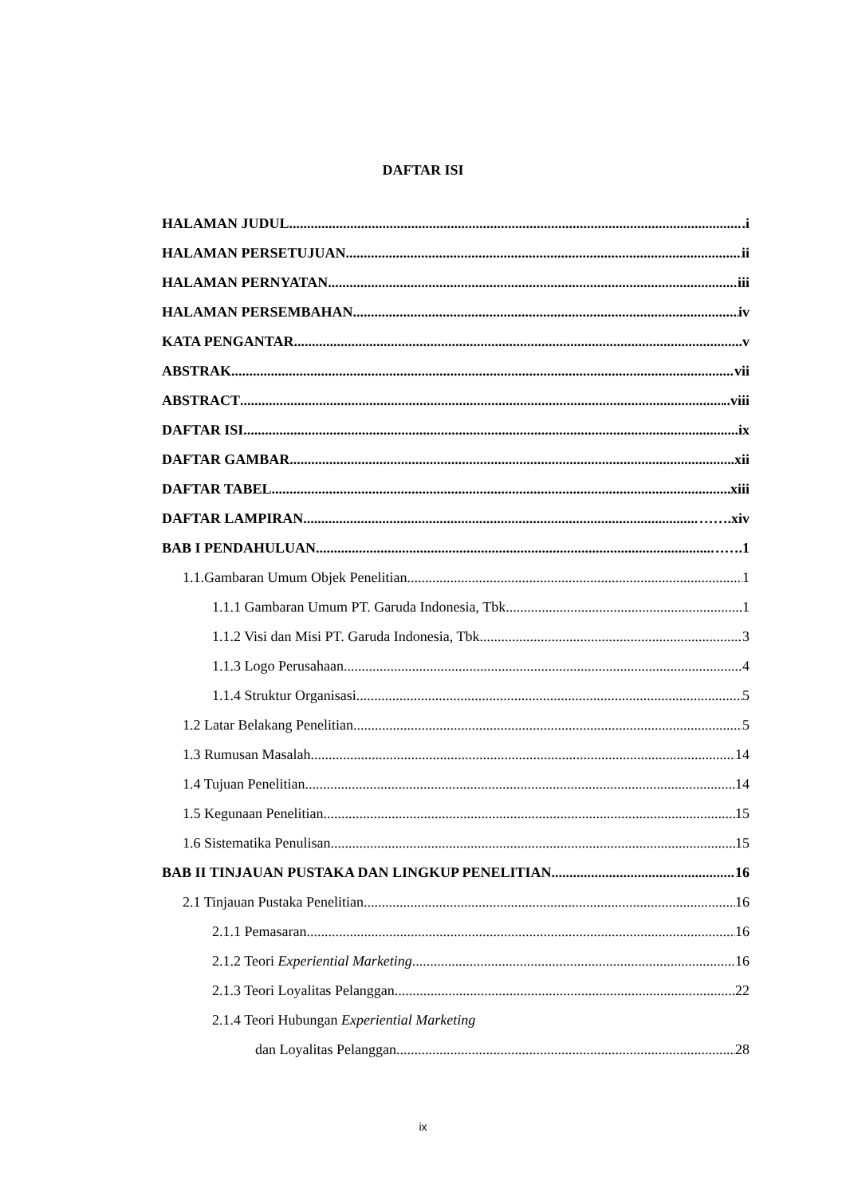DAFTAR ISI
HALAMAN JUDUL .i
HALAMAN PERSETUJUAN ii
HALAMAN PERNYATAN iii
HALAMAN PERSEMBAHAN iv
KATA PENGANTAR ..v
ABSTRAK vii
ABSTRACT ..viii
DAFTAR ISI ....ix
DAFTAR GAMBAR .xii
DAFTAR TABEL xiii
DAFTAR LAMPIRAN …….xiv
BAB I PENDAHULUAN …….1
1.1.Gambaran Umum Objek Penelitian 1
1.1.1 Gambaran Umum PT. Garuda Indonesia, Tbk 1
1.1.2 Visi dan Misi PT. Garuda Indonesia, Tbk 3
1.1.3 Logo Perusahaan 4
1.1.4 Struktur Organisasi 5
1.2 Latar Belakang Penelitian 5
1.3 Rumusan Masalah 14
1.4 Tujuan Penelitian 14
1.5 Kegunaan Penelitian 15
1.6 Sistematika Penulisan 15
BAB II TINJAUAN PUSTAKA DAN LINGKUP PENELITIAN 16
2.1 Tinjauan Pustaka Penelitian 16
2.1.1 Pemasaran 16
2.1.2 Teori Experiential Marketing 16
2.1.3 Teori Loyalitas Pelanggan 22
2.1.4 Teori Hubungan Experiential Marketing
dan Loyalitas Pelanggan 28
ix